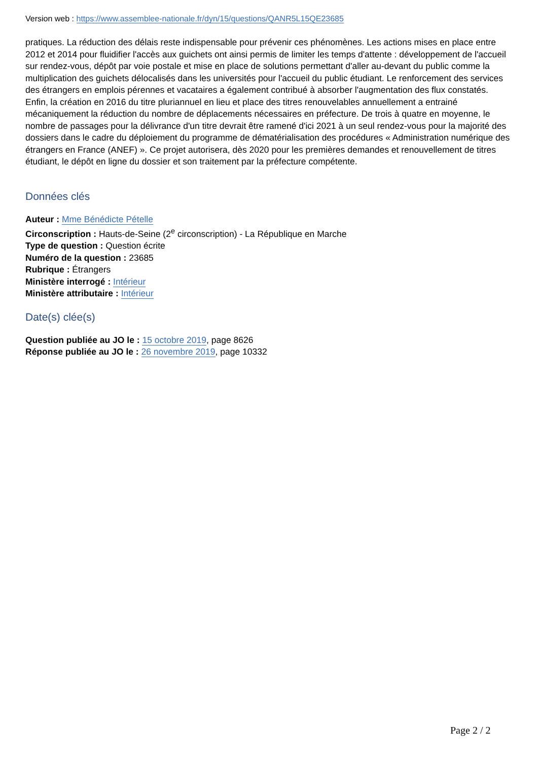Version web : https://www.assemblee-nationale.fr/dyn/15/questions/QANR5L15QE23685
pratiques. La réduction des délais reste indispensable pour prévenir ces phénomènes. Les actions mises en place entre 2012 et 2014 pour fluidifier l'accès aux guichets ont ainsi permis de limiter les temps d'attente : développement de l'accueil sur rendez-vous, dépôt par voie postale et mise en place de solutions permettant d'aller au-devant du public comme la multiplication des guichets délocalisés dans les universités pour l'accueil du public étudiant. Le renforcement des services des étrangers en emplois pérennes et vacataires a également contribué à absorber l'augmentation des flux constatés. Enfin, la création en 2016 du titre pluriannuel en lieu et place des titres renouvelables annuellement a entrainé mécaniquement la réduction du nombre de déplacements nécessaires en préfecture. De trois à quatre en moyenne, le nombre de passages pour la délivrance d'un titre devrait être ramené d'ici 2021 à un seul rendez-vous pour la majorité des dossiers dans le cadre du déploiement du programme de dématérialisation des procédures « Administration numérique des étrangers en France (ANEF) ». Ce projet autorisera, dès 2020 pour les premières demandes et renouvellement de titres étudiant, le dépôt en ligne du dossier et son traitement par la préfecture compétente.
Données clés
Auteur : Mme Bénédicte Pételle
Circonscription : Hauts-de-Seine (2<sup>e</sup> circonscription) - La République en Marche
Type de question : Question écrite
Numéro de la question : 23685
Rubrique : Étrangers
Ministère interrogé : Intérieur
Ministère attributaire : Intérieur
Date(s) clée(s)
Question publiée au JO le : 15 octobre 2019, page 8626
Réponse publiée au JO le : 26 novembre 2019, page 10332
Page 2 / 2